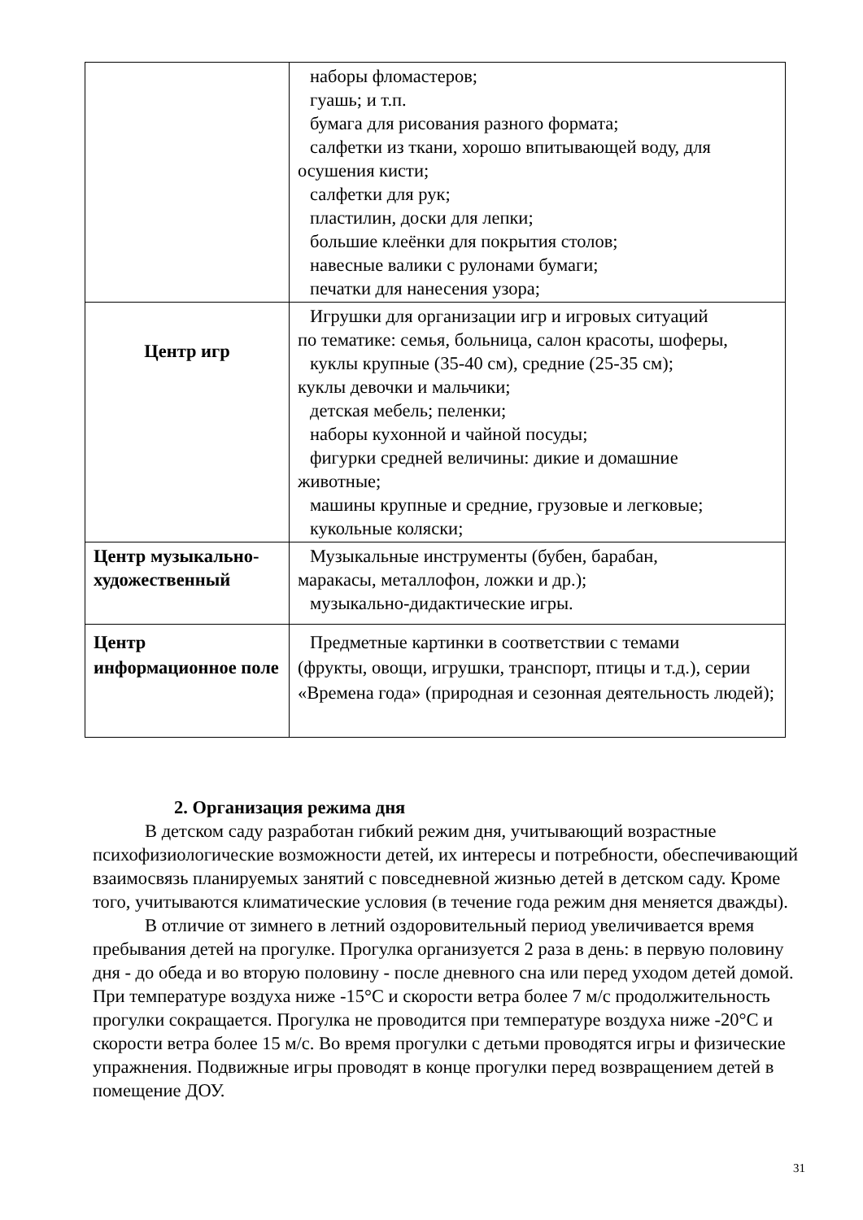| | наборы фломастеров; гуашь; и т.п. бумага для рисования разного формата; салфетки из ткани, хорошо впитывающей воду, для осушения кисти; салфетки для рук; пластилин, доски для лепки; большие клеёнки для покрытия столов; навесные валики с рулонами бумаги; печатки для нанесения узора; |
| Центр игр | Игрушки для организации игр и игровых ситуаций по тематике: семья, больница, салон красоты, шоферы, куклы крупные (35-40 см), средние (25-35 см); куклы девочки и мальчики; детская мебель; пеленки; наборы кухонной и чайной посуды; фигурки средней величины: дикие и домашние животные; машины крупные и средние, грузовые и легковые; кукольные коляски; |
| Центр музыкально-художественный | Музыкальные инструменты (бубен, барабан, маракасы, металлофон, ложки и др.); музыкально-дидактические игры. |
| Центр информационное поле | Предметные картинки в соответствии с темами (фрукты, овощи, игрушки, транспорт, птицы и т.д.), серии «Времена года» (природная и сезонная деятельность людей); |
2. Организация режима дня
В детском саду разработан гибкий режим дня, учитывающий возрастные психофизиологические возможности детей, их интересы и потребности, обеспечивающий взаимосвязь планируемых занятий с повседневной жизнью детей в детском саду. Кроме того, учитываются климатические условия (в течение года режим дня меняется дважды).
В отличие от зимнего в летний оздоровительный период увеличивается время пребывания детей на прогулке. Прогулка организуется 2 раза в день: в первую половину дня - до обеда и во вторую половину - после дневного сна или перед уходом детей домой. При температуре воздуха ниже -15°С и скорости ветра более 7 м/с продолжительность прогулки сокращается. Прогулка не проводится при температуре воздуха ниже -20°С и скорости ветра более 15 м/с. Во время прогулки с детьми проводятся игры и физические упражнения. Подвижные игры проводят в конце прогулки перед возвращением детей в помещение ДОУ.
31